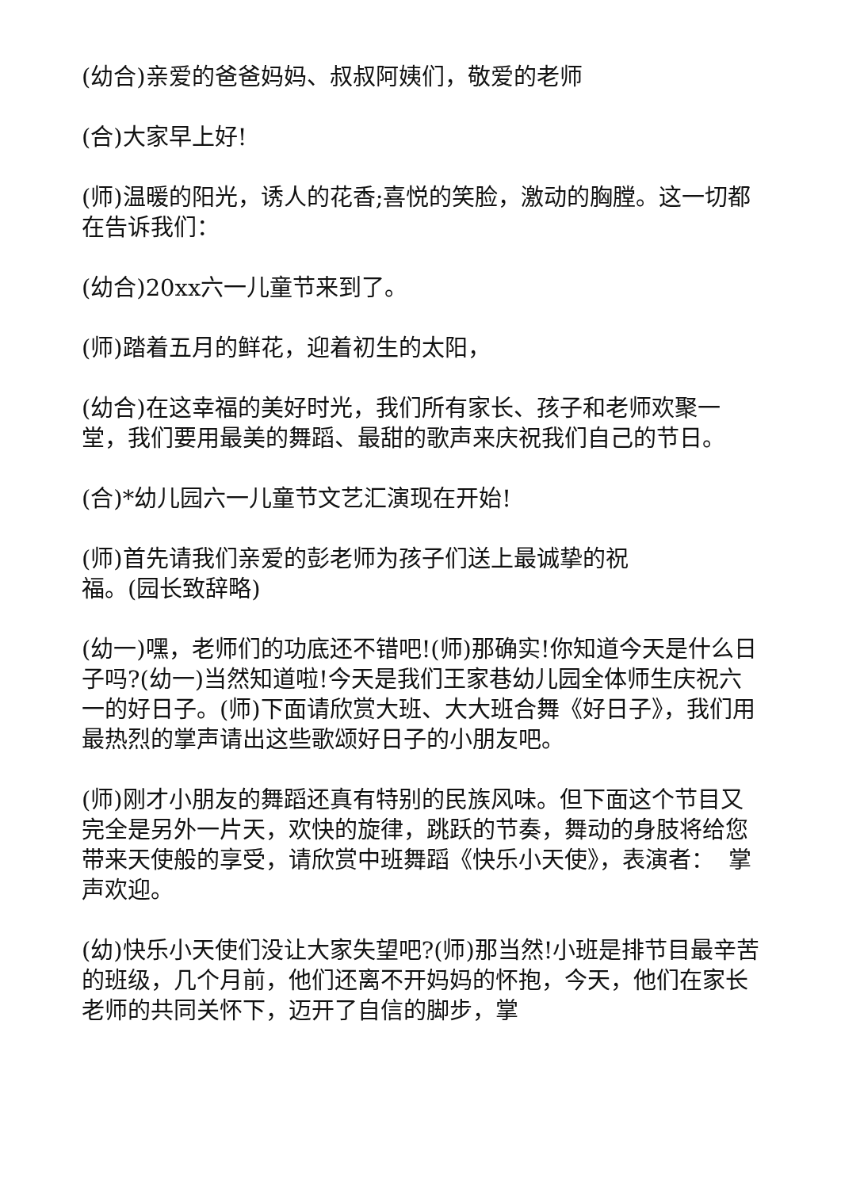(幼合)亲爱的爸爸妈妈、叔叔阿姨们，敬爱的老师
(合)大家早上好!
(师)温暖的阳光，诱人的花香;喜悦的笑脸，激动的胸膛。这一切都在告诉我们：
(幼合)20xx六一儿童节来到了。
(师)踏着五月的鲜花，迎着初生的太阳，
(幼合)在这幸福的美好时光，我们所有家长、孩子和老师欢聚一堂，我们要用最美的舞蹈、最甜的歌声来庆祝我们自己的节日。
(合)*幼儿园六一儿童节文艺汇演现在开始!
(师)首先请我们亲爱的彭老师为孩子们送上最诚挚的祝
福。(园长致辞略)
(幼一)嘿，老师们的功底还不错吧!(师)那确实!你知道今天是什么日子吗?(幼一)当然知道啦!今天是我们王家巷幼儿园全体师生庆祝六一的好日子。(师)下面请欣赏大班、大大班合舞《好日子》，我们用最热烈的掌声请出这些歌颂好日子的小朋友吧。
(师)刚才小朋友的舞蹈还真有特别的民族风味。但下面这个节目又完全是另外一片天，欢快的旋律，跳跃的节奏，舞动的身肢将给您带来天使般的享受，请欣赏中班舞蹈《快乐小天使》，表演者： 掌声欢迎。
(幼)快乐小天使们没让大家失望吧?(师)那当然!小班是排节目最辛苦的班级，几个月前，他们还离不开妈妈的怀抱，今天，他们在家长老师的共同关怀下，迈开了自信的脚步，掌